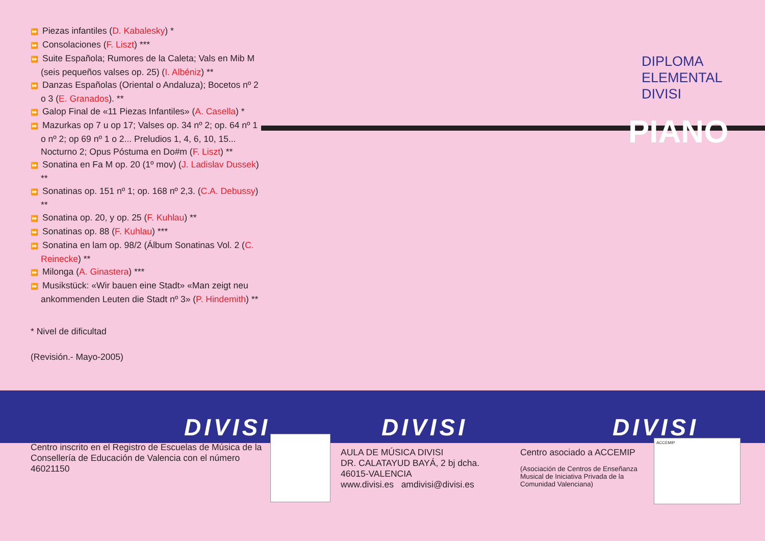⏩ Piezas infantiles (D. Kabalesky) *
⏩ Consolaciones (F. Liszt) ***
⏩ Suite Española; Rumores de la Caleta; Vals en Mib M (seis pequeños valses op. 25) (I. Albéniz) **
⏩ Danzas Españolas (Oriental o Andaluza); Bocetos nº 2 o 3 (E. Granados). **
⏩ Galop Final de «11 Piezas Infantiles» (A. Casella) *
⏩ Mazurkas op 7 u op 17; Valses op. 34 nº 2; op. 64 nº 1 o nº 2; op 69 nº 1 o 2... Preludios 1, 4, 6, 10, 15... Nocturno 2; Opus Póstuma en Do#m (F. Liszt) **
⏩ Sonatina en Fa M op. 20 (1º mov) (J. Ladislav Dussek) **
⏩ Sonatinas op. 151 nº 1; op. 168 nº 2,3. (C.A. Debussy) **
⏩ Sonatina op. 20, y op. 25 (F. Kuhlau) **
⏩ Sonatinas op. 88 (F. Kuhlau) ***
⏩ Sonatina en lam op. 98/2 (Álbum Sonatinas Vol. 2 (C. Reinecke) **
⏩ Milonga (A. Ginastera) ***
⏩ Musikstück: «Wir bauen eine Stadt» «Man zeigt neu ankommenden Leuten die Stadt nº 3» (P. Hindemith) **
* Nivel de dificultad
(Revisión.- Mayo-2005)
DIPLOMA
ELEMENTAL
DIVISI
PIANO
DIVISI
Centro inscrito en el Registro de Escuelas de Música de la Consellería de Educación de Valencia con el número 46021150
DIVISI
AULA DE MÚSICA DIVISI
DR. CALATAYUD BAYÁ, 2 bj dcha.
46015-VALENCIA
www.divisi.es amdivisi@divisi.es
DIVISI
Centro asociado a ACCEMIP
(Asociación de Centros de Enseñanza Musical de Iniciativa Privada de la Comunidad Valenciana)
ACCEMIP